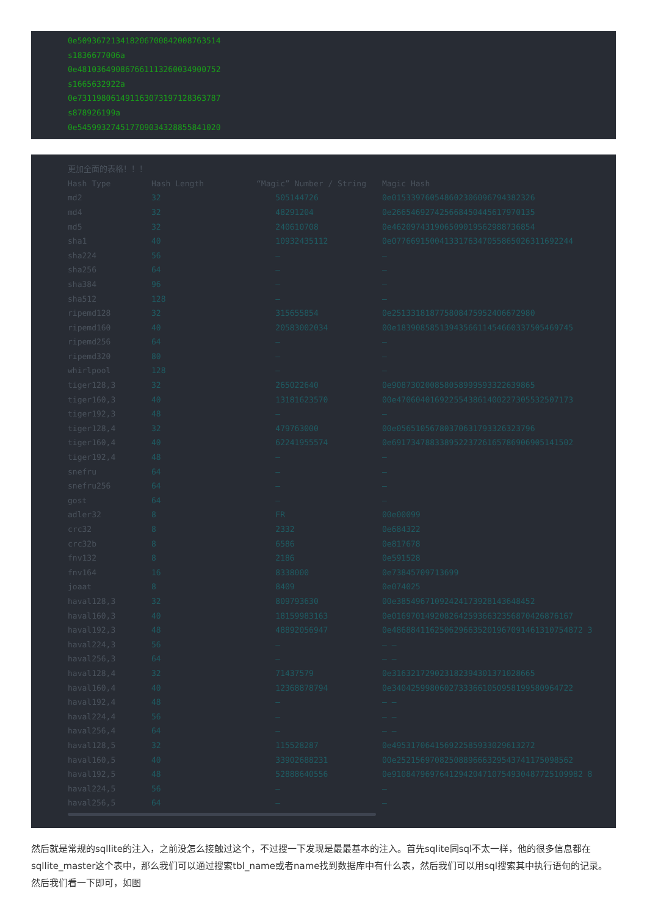0e509367213418206700842008763514
s1836677006a
0e481036490867661113260034900752
s1665632922a
0e731198061491163073197128363787
s878926199a
0e545993274517709034328855841020
更加全面的表格！！！
| Hash Type | Hash Length | “Magic” Number / String | Magic Hash |
| md2 | 32 | 505144726 | 0e015339760548602306096794382326 |
| md4 | 32 | 48291204 | 0e266546927425668450445617970135 |
| md5 | 32 | 240610708 | 0e462097431906509019562988736854 |
| sha1 | 40 | 10932435112 | 0e07766915004133176347055865026311692244 |
| sha224 | 56 | – | – |
| sha256 | 64 | – | – |
| sha384 | 96 | – | – |
| sha512 | 128 | – | – |
| ripemd128 | 32 | 315655854 | 0e251331818775808475952406672980 |
| ripemd160 | 40 | 20583002034 | 00e1839085851394356611454660337505469745 |
| ripemd256 | 64 | – | – |
| ripemd320 | 80 | – | – |
| whirlpool | 128 | – | – |
| tiger128,3 | 32 | 265022640 | 0e908730200858058999593322639865 |
| tiger160,3 | 40 | 13181623570 | 00e4706040169225543861400227305532507173 |
| tiger192,3 | 48 | – | – |
| tiger128,4 | 32 | 479763000 | 00e05651056780370631793326323796 |
| tiger160,4 | 40 | 62241955574 | 0e69173478833895223726165786906905141502 |
| tiger192,4 | 48 | – | – |
| snefru | 64 | – | – |
| snefru256 | 64 | – | – |
| gost | 64 | – | – |
| adler32 | 8 | FR | 00e00099 |
| crc32 | 8 | 2332 | 0e684322 |
| crc32b | 8 | 6586 | 0e817678 |
| fnv132 | 8 | 2186 | 0e591528 |
| fnv164 | 16 | 8338000 | 0e73845709713699 |
| joaat | 8 | 8409 | 0e074025 |
| haval128,3 | 32 | 809793630 | 00e38549671092424173928143648452 |
| haval160,3 | 40 | 18159983163 | 0e01697014920826425936632356870426876167 |
| haval192,3 | 48 | 48892056947 | 0e4868841162506296635201967091461310754872 3 |
| haval224,3 | 56 | – | – – |
| haval256,3 | 64 | – | – – |
| haval128,4 | 32 | 71437579 | 0e316321729023182394301371028665 |
| haval160,4 | 40 | 12368878794 | 0e34042599806027333661050958199580964722 |
| haval192,4 | 48 | – | – – |
| haval224,4 | 56 | – | – – |
| haval256,4 | 64 | – | – – |
| haval128,5 | 32 | 115528287 | 0e495317064156922585933029613272 |
| haval160,5 | 40 | 33902688231 | 00e2521569708250889666329543741175098562 |
| haval192,5 | 48 | 52888640556 | 0e9108479697641294204710754930487725109982 8 |
| haval224,5 | 56 | – | – |
| haval256,5 | 64 | – | – |
然后就是常规的sqllite的注入，之前没怎么接触过这个，不过搜一下发现是最最基本的注入。首先sqlite同sql不太一样，他的很多信息都在sqllite_master这个表中，那么我们可以通过搜索tbl_name或者name找到数据库中有什么表，然后我们可以用sql搜索其中执行语句的记录。然后我们看一下即可，如图